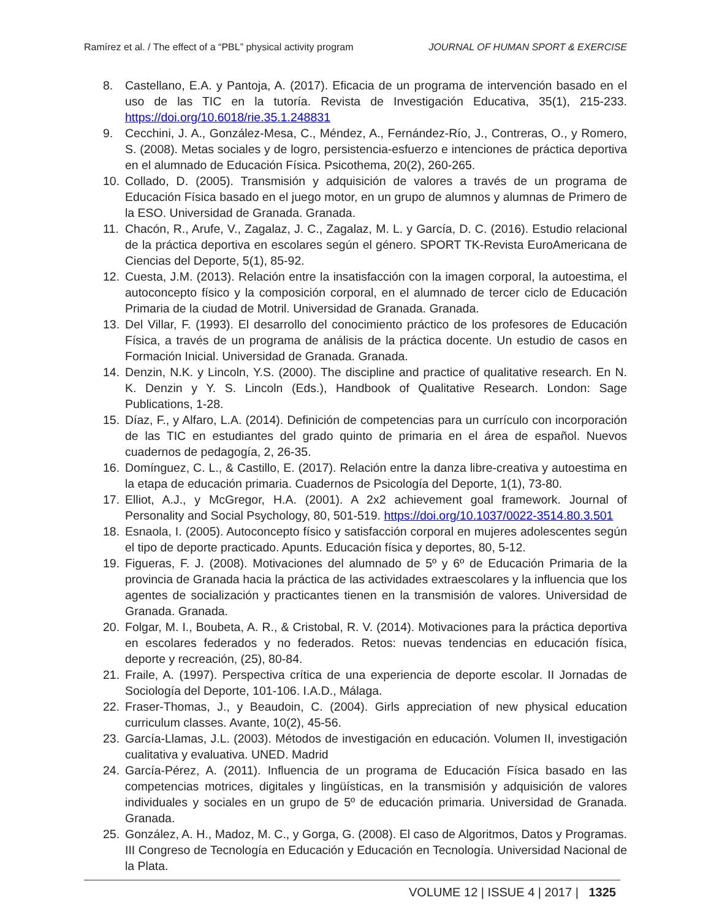Ramírez et al. / The effect of a “PBL” physical activity program JOURNAL OF HUMAN SPORT & EXERCISE
8. Castellano, E.A. y Pantoja, A. (2017). Eficacia de un programa de intervención basado en el uso de las TIC en la tutoría. Revista de Investigación Educativa, 35(1), 215-233. https://doi.org/10.6018/rie.35.1.248831
9. Cecchini, J. A., González-Mesa, C., Méndez, A., Fernández-Río, J., Contreras, O., y Romero, S. (2008). Metas sociales y de logro, persistencia-esfuerzo e intenciones de práctica deportiva en el alumnado de Educación Física. Psicothema, 20(2), 260-265.
10. Collado, D. (2005). Transmisión y adquisición de valores a través de un programa de Educación Física basado en el juego motor, en un grupo de alumnos y alumnas de Primero de la ESO. Universidad de Granada. Granada.
11. Chacón, R., Arufe, V., Zagalaz, J. C., Zagalaz, M. L. y García, D. C. (2016). Estudio relacional de la práctica deportiva en escolares según el género. SPORT TK-Revista EuroAmericana de Ciencias del Deporte, 5(1), 85-92.
12. Cuesta, J.M. (2013). Relación entre la insatisfacción con la imagen corporal, la autoestima, el autoconcepto físico y la composición corporal, en el alumnado de tercer ciclo de Educación Primaria de la ciudad de Motril. Universidad de Granada. Granada.
13. Del Villar, F. (1993). El desarrollo del conocimiento práctico de los profesores de Educación Física, a través de un programa de análisis de la práctica docente. Un estudio de casos en Formación Inicial. Universidad de Granada. Granada.
14. Denzin, N.K. y Lincoln, Y.S. (2000). The discipline and practice of qualitative research. En N. K. Denzin y Y. S. Lincoln (Eds.), Handbook of Qualitative Research. London: Sage Publications, 1-28.
15. Díaz, F., y Alfaro, L.A. (2014). Definición de competencias para un currículo con incorporación de las TIC en estudiantes del grado quinto de primaria en el área de español. Nuevos cuadernos de pedagogía, 2, 26-35.
16. Domínguez, C. L., & Castillo, E. (2017). Relación entre la danza libre-creativa y autoestima en la etapa de educación primaria. Cuadernos de Psicología del Deporte, 1(1), 73-80.
17. Elliot, A.J., y McGregor, H.A. (2001). A 2x2 achievement goal framework. Journal of Personality and Social Psychology, 80, 501-519. https://doi.org/10.1037/0022-3514.80.3.501
18. Esnaola, I. (2005). Autoconcepto físico y satisfacción corporal en mujeres adolescentes según el tipo de deporte practicado. Apunts. Educación física y deportes, 80, 5-12.
19. Figueras, F. J. (2008). Motivaciones del alumnado de 5º y 6º de Educación Primaria de la provincia de Granada hacia la práctica de las actividades extraescolares y la influencia que los agentes de socialización y practicantes tienen en la transmisión de valores. Universidad de Granada. Granada.
20. Folgar, M. I., Boubeta, A. R., & Cristobal, R. V. (2014). Motivaciones para la práctica deportiva en escolares federados y no federados. Retos: nuevas tendencias en educación física, deporte y recreación, (25), 80-84.
21. Fraile, A. (1997). Perspectiva crítica de una experiencia de deporte escolar. II Jornadas de Sociología del Deporte, 101-106. I.A.D., Málaga.
22. Fraser-Thomas, J., y Beaudoin, C. (2004). Girls appreciation of new physical education curriculum classes. Avante, 10(2), 45-56.
23. García-Llamas, J.L. (2003). Métodos de investigación en educación. Volumen II, investigación cualitativa y evaluativa. UNED. Madrid
24. García-Pérez, A. (2011). Influencia de un programa de Educación Física basado en las competencias motrices, digitales y lingüísticas, en la transmisión y adquisición de valores individuales y sociales en un grupo de 5º de educación primaria. Universidad de Granada. Granada.
25. González, A. H., Madoz, M. C., y Gorga, G. (2008). El caso de Algoritmos, Datos y Programas. III Congreso de Tecnología en Educación y Educación en Tecnología. Universidad Nacional de la Plata.
VOLUME 12 | ISSUE 4 | 2017 | 1325